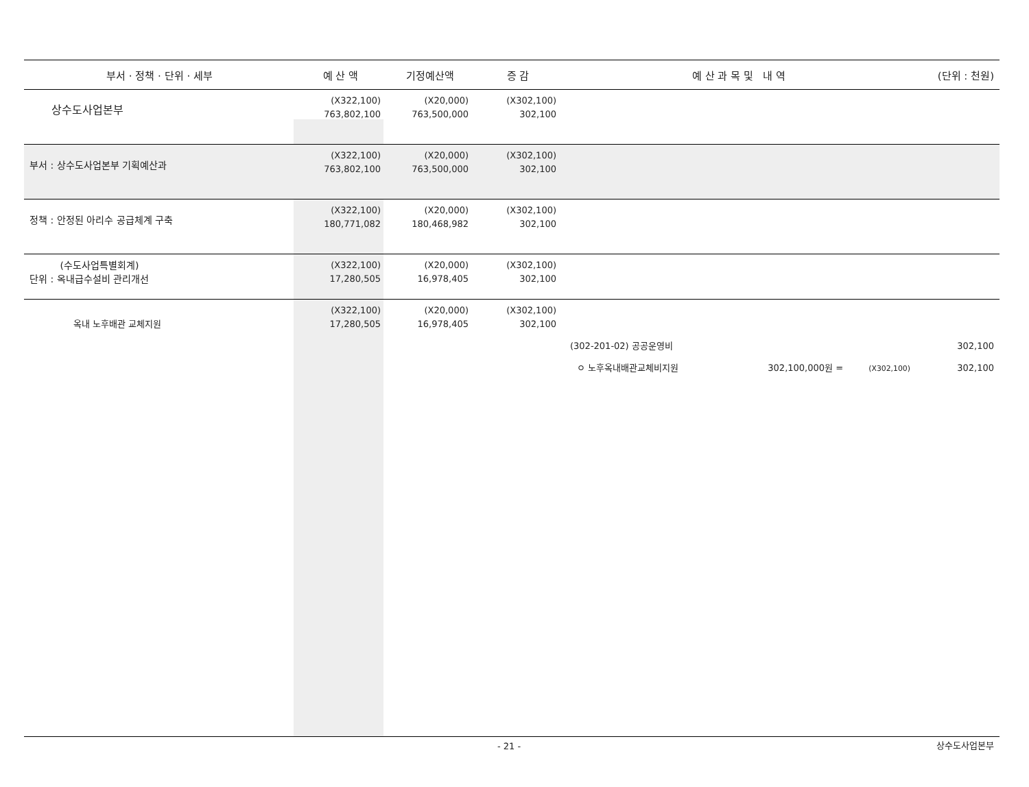| 부서 · 정책 · 단위 · 세부 | 예 산 액 | 기정예산액 | 증 감 | 예 산 과 목 및 내 역 | (단위 : 천원) |
| --- | --- | --- | --- | --- | --- |
| 상수도사업본부 | (X322,100) 763,802,100 | (X20,000) 763,500,000 | (X302,100) 302,100 | | |
| 부서 : 상수도사업본부 기획예산과 | (X322,100) 763,802,100 | (X20,000) 763,500,000 | (X302,100) 302,100 | | |
| 정책 : 안정된 아리수 공급체계 구축 | (X322,100) 180,771,082 | (X20,000) 180,468,982 | (X302,100) 302,100 | | |
| (수도사업특별회계) 단위 : 옥내급수설비 관리개선 | (X322,100) 17,280,505 | (X20,000) 16,978,405 | (X302,100) 302,100 | | |
| 옥내 노후배관 교체지원 | (X322,100) 17,280,505 | (X20,000) 16,978,405 | (X302,100) 302,100 | | |
| | | | (302-201-02) 공공운영비 | | 302,100 |
| | | | ㅇ 노후옥내배관교체비지원 302,100,000원 = (X302,100) | | 302,100 |
- 21 - 상수도사업본부